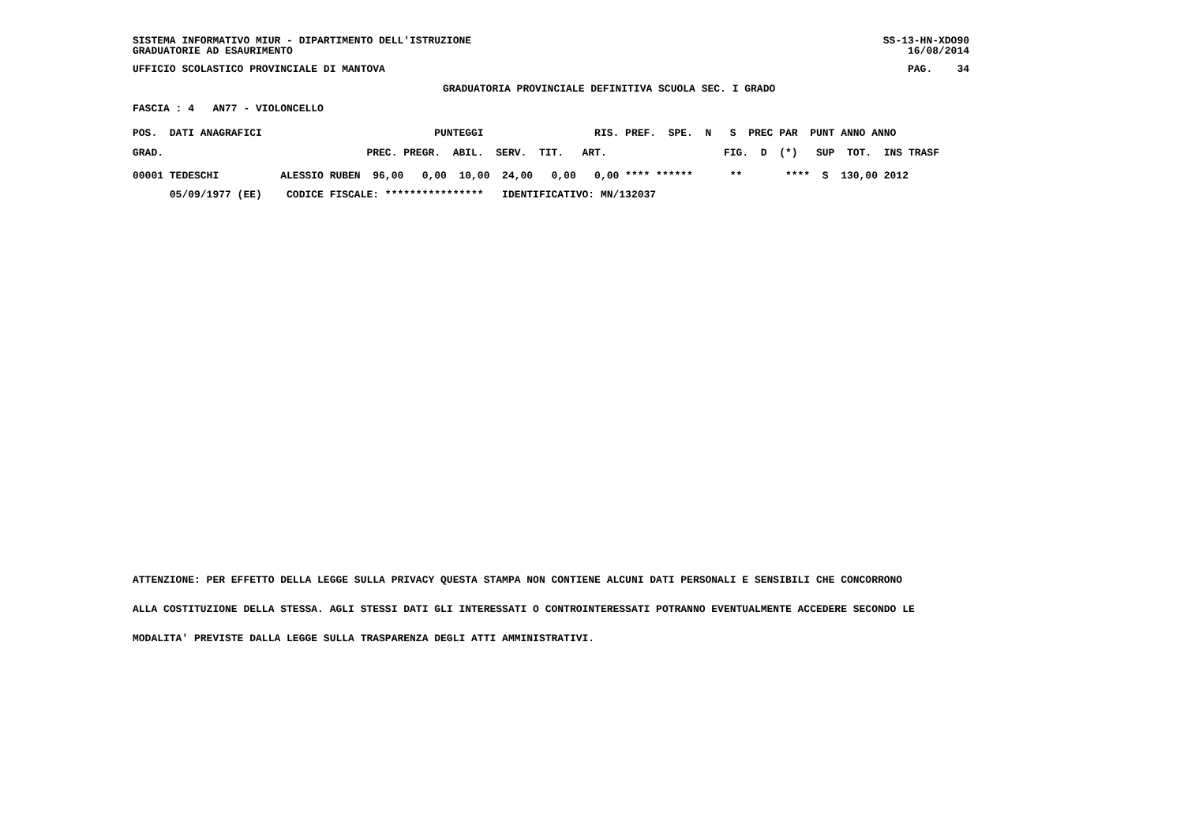SISTEMA INFORMATIVO MIUR - DIPARTIMENTO DELL'ISTRUZIONE GRADUATORIE AD ESAURIMENTO
SS-13-HN-XDO90 16/08/2014
UFFICIO SCOLASTICO PROVINCIALE DI MANTOVA
PAG. 34
GRADUATORIA PROVINCIALE DEFINITIVA SCUOLA SEC. I GRADO
FASCIA : 4 AN77 - VIOLONCELLO
POS. DATI ANAGRAFICI PUNTEGGI RIS. PREF. SPE. N S PREC PAR PUNT ANNO ANNO
GRAD. PREC. PREGR. ABIL. SERV. TIT. ART. FIG. D (*) SUP TOT. INS TRASF
| 00001 TEDESCHI ALESSIO RUBEN 96,00 0,00 10,00 24,00 0,00 0,00 **** ****** ** **** S 130,00 2012 |
| 05/09/1977 (EE) CODICE FISCALE: **************** IDENTIFICATIVO: MN/132037 |
ATTENZIONE: PER EFFETTO DELLA LEGGE SULLA PRIVACY QUESTA STAMPA NON CONTIENE ALCUNI DATI PERSONALI E SENSIBILI CHE CONCORRONO
ALLA COSTITUZIONE DELLA STESSA. AGLI STESSI DATI GLI INTERESSATI O CONTROINTERESSATI POTRANNO EVENTUALMENTE ACCEDERE SECONDO LE
MODALITA' PREVISTE DALLA LEGGE SULLA TRASPARENZA DEGLI ATTI AMMINISTRATIVI.